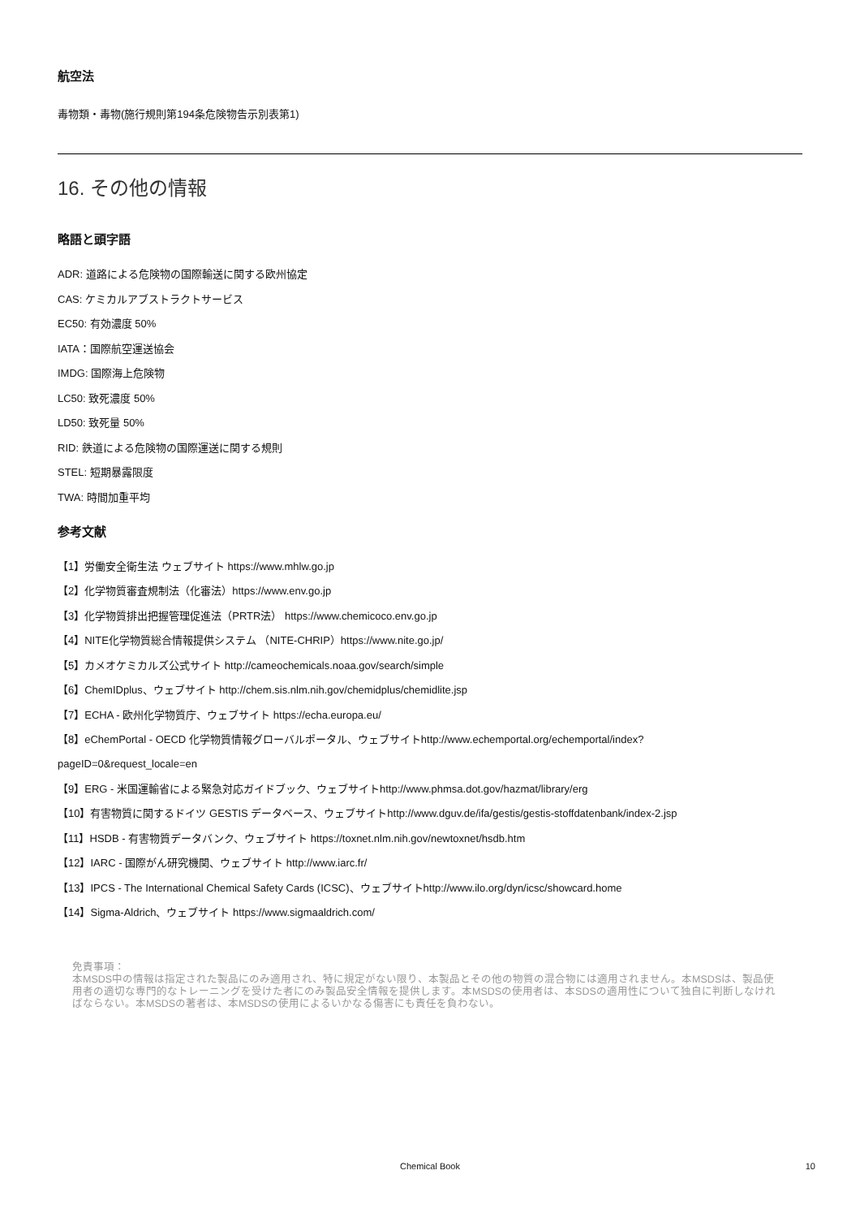航空法
毒物類・毒物(施行規則第194条危険物告示別表第1)
16. その他の情報
略語と頭字語
ADR: 道路による危険物の国際輸送に関する欧州協定
CAS: ケミカルアブストラクトサービス
EC50: 有効濃度 50%
IATA：国際航空運送協会
IMDG: 国際海上危険物
LC50: 致死濃度 50%
LD50: 致死量 50%
RID: 鉄道による危険物の国際運送に関する規則
STEL: 短期暴露限度
TWA: 時間加重平均
参考文献
【1】労働安全衛生法 ウェブサイト https://www.mhlw.go.jp
【2】化学物質審査規制法（化審法）https://www.env.go.jp
【3】化学物質排出把握管理促進法（PRTR法） https://www.chemicoco.env.go.jp
【4】NITE化学物質総合情報提供システム （NITE-CHRIP）https://www.nite.go.jp/
【5】カメオケミカルズ公式サイト http://cameochemicals.noaa.gov/search/simple
【6】ChemIDplus、ウェブサイト http://chem.sis.nlm.nih.gov/chemidplus/chemidlite.jsp
【7】ECHA - 欧州化学物質庁、ウェブサイト https://echa.europa.eu/
【8】eChemPortal - OECD 化学物質情報グローバルポータル、ウェブサイトhttp://www.echemportal.org/echemportal/index?
pageID=0&request_locale=en
【9】ERG - 米国運輸省による緊急対応ガイドブック、ウェブサイトhttp://www.phmsa.dot.gov/hazmat/library/erg
【10】有害物質に関するドイツ GESTIS データベース、ウェブサイトhttp://www.dguv.de/ifa/gestis/gestis-stoffdatenbank/index-2.jsp
【11】HSDB - 有害物質データバンク、ウェブサイト https://toxnet.nlm.nih.gov/newtoxnet/hsdb.htm
【12】IARC - 国際がん研究機関、ウェブサイト http://www.iarc.fr/
【13】IPCS - The International Chemical Safety Cards (ICSC)、ウェブサイトhttp://www.ilo.org/dyn/icsc/showcard.home
【14】Sigma-Aldrich、ウェブサイト https://www.sigmaaldrich.com/
免責事項：
本MSDS中の情報は指定された製品にのみ適用され、特に規定がない限り、本製品とその他の物質の混合物には適用されません。本MSDSは、製品使用者の適切な専門的なトレーニングを受けた者にのみ製品安全情報を提供します。本MSDSの使用者は、本SDSの適用性について独自に判断しなければならない。本MSDSの著者は、本MSDSの使用によるいかなる傷害にも責任を負わない。
Chemical Book
10